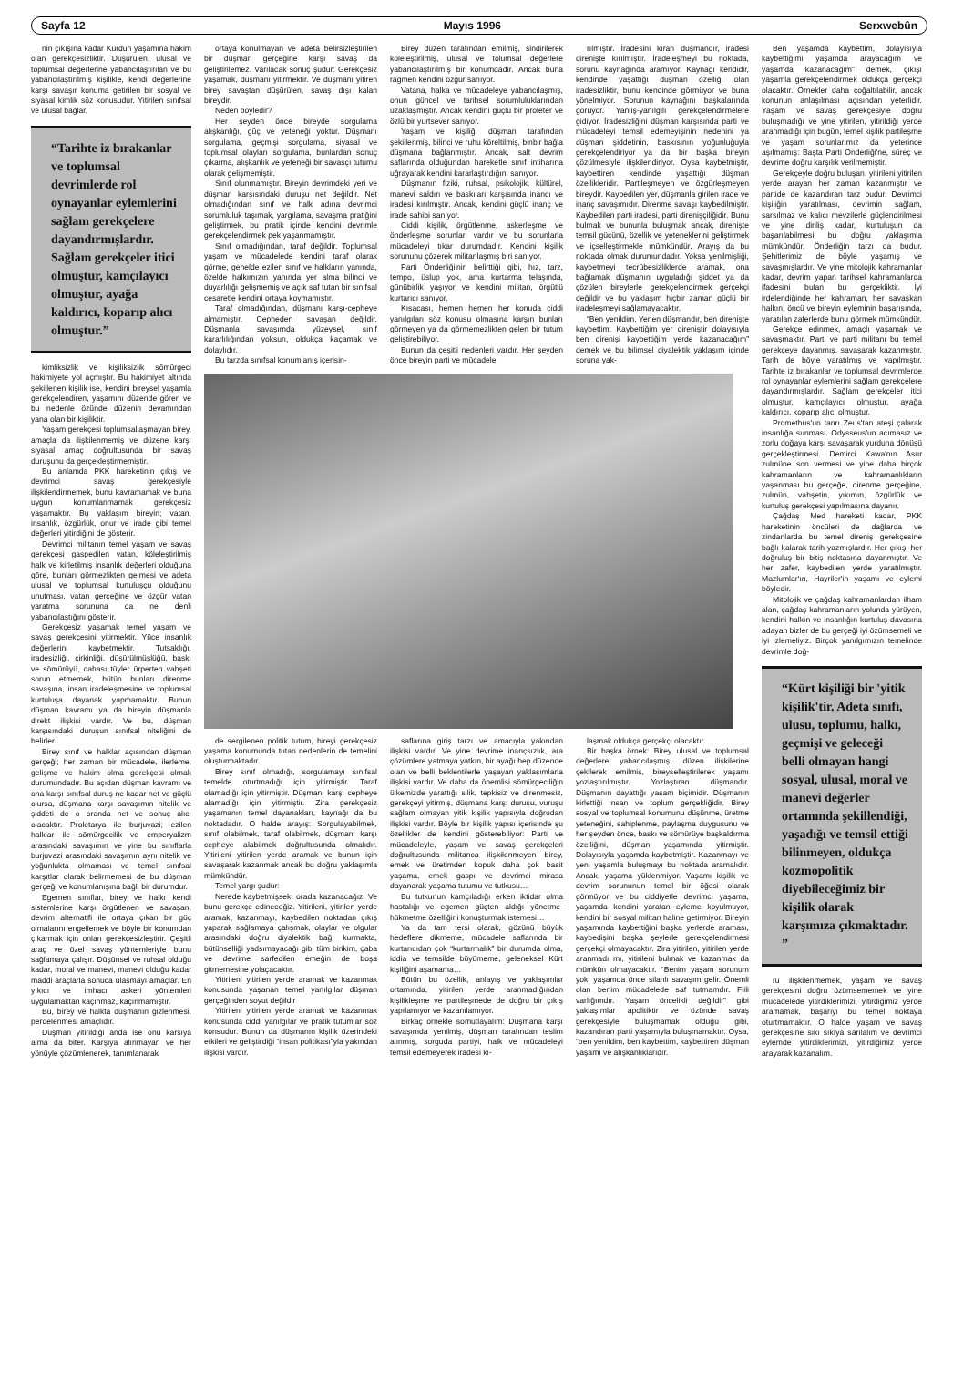Sayfa 12 Mayıs 1996 Serxwebûn
nin çıkışına kadar Kürdün yaşamına hakim olan gerekçesizliktir. Düşürülen, ulusal ve toplumsal değerlerine yabancılaştırılan ve bu yabancılaştırılmış kişilikle, kendi değerlerine karşı savaşır konuma getirilen bir sosyal ve siyasal kimlik söz konusudur. Yitirilen sınıfsal ve ulusal bağlar,
“Tarihte iz bırakanlar ve toplumsal devrimlerde rol oynayanlar eylemlerini sağlam gerekçelere dayandırmışlardır. Sağlam gerekçeler itici olmuştur, kamçılayıcı olmuştur, ayağa kaldırıcı, koparıp alıcı olmuştur.”
kimliksizlik ve kişiliksizlik sömürgeci hakimiyete yol açmıştır. Bu hakimiyet altında şekillenen kişilik ise, kendini bireysel yaşamla gerekçelendiren, yaşamını düzende gören ve bu nedenle özünde düzenin devamından yana olan bir kişiliktir.
Yaşam gerekçesi toplumsallaşmayan birey, amaçla da ilişkilenmemiş ve düzene karşı siyasal amaç doğrultusunda bir savaş duruşunu da gerçekleştirmemiştir.
Bu anlamda PKK hareketinin çıkış ve devrimci savaş gerekçesiyle ilişkilendirmemek, bunu kavramamak ve buna uygun konumlanmamak gerekçesiz yaşamaktır. Bu yaklaşım bireyin; vatan, insanlık, özgürlük, onur ve irade gibi temel değerleri yitirdiğini de gösterir.
Devrimci militanın temel yaşam ve savaş gerekçesi gaspedilen vatan, köleleştirilmiş halk ve kirletilmiş insanlık değerleri olduğuna göre, bunları görmezlikten gelmesi ve adeta ulusal ve toplumsal kurtuluşçu olduğunu unutması, vatan gerçeğine ve özgür vatan yaratma sorununa da ne denli yabancılaştığını gösterir.
Gerekçesiz yaşamak temel yaşam ve savaş gerekçesini yitirmektir. Yüce insanlık değerlerini kaybetmektir. Tutsaklığı, iradesizliği, çirkinliği, düşürülmüşlüğü, baskı ve sömürüyü, dahası tüyler ürperten vahşeti sorun etmemek, bütün bunları direnme savaşına, insan iradeleşmesine ve toplumsal kurtuluşa dayanak yapmamaktır. Bunun düşman kavramı ya da bireyin düşmanla direkt ilişkisi vardır. Ve bu, düşman karşısındaki duruşun sınıfsal niteliğini de belirler.
Birey sınıf ve halklar açısından düşman gerçeği; her zaman bir mücadele, ilerleme, gelişme ve hakim olma gerekçesi olmak durumundadır. Bu açıdan düşman kavramı ve ona karşı sınıfsal duruş ne kadar net ve güçlü olursa, düşmana karşı savaşımın nitelik ve şiddeti de o oranda net ve sonuç alıcı olacaktır. Proletarya ile burjuvazi; ezilen halklar ile sömürgecilik ve emperyalizm arasındaki savaşımın ve yine bu sınıflarla burjuvazi arasındaki savaşımın aynı nitelik ve yoğunlukta olmaması ve temel sınıfsal karşıtlar olarak belirmemesi de bu düşman gerçeği ve konumlanışına bağlı bir durumdur.
Egemen sınıflar, birey ve halkı kendi sistemlerine karşı örgütlenen ve savaşan, devrim alternatifi ile ortaya çıkan bir güç olmalarını engellemek ve böyle bir konumdan çıkarmak için onları gerekçesizleştirir. Çeşitli araç ve özel savaş yöntemleriyle bunu sağlamaya çalışır. Düşünsel ve ruhsal olduğu kadar, moral ve manevi, manevi olduğu kadar maddi araçlarla sonuca ulaşmayı amaçlar. En yıkıcı ve imhacı askeri yöntemleri uygulamaktan kaçınmaz, kaçınmamıştır.
Bu, birey ve halkta düşmanın gizlenmesi, perdelenmesi amaçlıdır.
Düşman yitirildiği anda ise onu karşıya alma da biter. Karşıya alınmayan ve her yönüyle çözümlenerek, tanımlanarak
ortaya konulmayan ve adeta belirsizleştirilen bir düşman gerçeğine karşı savaş da geliştirilemez. Varılacak sonuç şudur: Gerekçesiz yaşamak, düşmanı yitirmektir. Ve düşmanı yitiren birey savaştan düşürülen, savaş dışı kalan bireydir.
Neden böyledir?
Her şeyden önce bireyde sorgulama alışkanlığı, güç ve yeteneği yoktur. Düşmanı sorgulama, geçmişi sorgulama, siyasal ve toplumsal olayları sorgulama, bunlardan sonuç çıkarma, alışkanlık ve yeteneği bir savaşçı tutumu olarak gelişmemiştir.
Sınıf olunmamıştır. Bireyin devrimdeki yeri ve düşman karşısındaki duruşu net değildir. Net olmadığından sınıf ve halk adına devrimci sorumluluk taşımak, yargılama, savaşma pratiğini geliştirmek, bu pratik içinde kendini devrimle gerekçelendirmek pek yaşanmamıştır.
Sınıf olmadığından, taraf değildir. Toplumsal yaşam ve mücadelede kendini taraf olarak görme, genelde ezilen sınıf ve halkların yanında, özelde halkımızın yanında yer alma bilinci ve duyarlılığı gelişmemiş ve açık saf tutan bir sınıfsal cesaretle kendini ortaya koymamıştır.
Taraf olmadığından, düşmanı karşı-cepheye almamıştır. Cepheden savaşan değildir. Düşmanla savaşımda yüzeysel, sınıf kararlılığından yoksun, oldukça kaçamak ve dolaylıdır.
Bu tarzda sınıfsal konumlanış içerisin-
Birey düzen tarafından emilmiş, sindirilerek köleleştirilmiş, ulusal ve tolumsal değerlere yabancılaştırılmış bir konumdadır. Ancak buna rağmen kendini özgür sanıyor.
Vatana, halka ve mücadeleye yabancılaşmış, onun güncel ve tarihsel sorumluluklarından uzaklaşmıştır. Ancak kendini güçlü bir proleter ve özlü bir yurtsever sanıyor.
Yaşam ve kişiliği düşman tarafından şekillenmiş, bilinci ve ruhu köreltilmiş, binbir bağla düşmana bağlanmıştır. Ancak, salt devrim saflarında olduğundan hareketle sınıf intiharına uğrayarak kendini kararlaştırdığını sanıyor.
Düşmanın fiziki, ruhsal, psikolojik, kültürel, manevi saldırı ve baskıları karşısında inancı ve iradesi kırılmıştır. Ancak, kendini güçlü inanç ve irade sahibi sanıyor.
Ciddi kişilik, örgütlenme, askerleşme ve önderleşme sorunları vardır ve bu sorunlarla mücadeleyi tıkar durumdadır. Kendini kişilik sorununu çözerek militanlaşmış biri sanıyor.
Parti Önderliği'nin belirttiği gibi, hız, tarz, tempo, üslup yok, ama kurtarma telaşında, günübirlik yaşıyor ve kendini militan, örgütlü kurtarıcı sanıyor.
Kısacası, hemen hemen her konuda ciddi yanılgıları söz konusu olmasına karşın bunları görmeyen ya da görmemezlikten gelen bir tutum geliştirebiliyor.
Bunun da çeşitli nedenleri vardır. Her şeyden önce bireyin parti ve mücadele
rılmıştır. İradesini kıran düşmandır, iradesi direnişte kırılmıştır. İradeleşmeyi bu noktada, sorunu kaynağında aramıyor. Kaynağı kendidir, kendinde yaşattığı düşman özelliği olan iradesizliktir, bunu kendinde görmüyor ve buna yönelmiyor. Sorunun kaynağını başkalarında görüyor. Yanlış-yanılgılı gerekçelendirmelere gidiyor. İradesizliğini düşman karşısında parti ve mücadeleyi temsil edemeyişinin nedenini ya düşman şiddetinin, baskısının yoğunluğuyla gerekçelendiriyor ya da bir başka bireyin çözülmesiyle ilişkilendiriyor. Oysa kaybetmiştir, kaybettiren kendinde yaşattığı düşman özellikleridir. Partileşmeyen ve özgürleşmeyen bireydir. Kaybedilen yer, düşmanla girilen irade ve inanç savaşımıdır. Direnme savaşı kaybedilmiştir. Kaybedilen parti iradesi, parti direnişçiliğidir. Bunu bulmak ve bununla buluşmak ancak, direnişte temsil gücünü, özellik ve yeteneklerini geliştirmek ve içselleştirmekle mümkündür. Arayış da bu noktada olmak durumundadır. Yoksa yenilmişliği, kaybetmeyi tecrübesizliklerde aramak, ona bağlamak düşmanın uyguladığı şiddet ya da çözülen bireylerle gerekçelendirmek gerçekçi değildir ve bu yaklaşım hiçbir zaman güçlü bir iradeleşmeyi sağlamayacaktır.
“Ben yenildim. Yenen düşmandır, ben direnişte kaybettim. Kaybettiğim yer direniştir dolayısıyla ben direnişi kaybettiğim yerde kazanacağım” demek ve bu bilimsel diyalektik yaklaşım içinde soruna yak-
de sergilenen politik tutum, bireyi gerekçesiz yaşama konumunda tutan nedenlerin de temelini oluşturmaktadır.
Birey sınıf olmadığı, sorgulamayı sınıfsal temelde oturtmadığı için yitirmiştir. Taraf olamadığı için yitirmiştir. Düşmanı karşı cepheye alamadığı için yitirmiştir. Zira gerekçesiz yaşamanın temel dayanakları, kaynağı da bu noktadadır. O halde arayış: Sorgulayabilmek, sınıf olabilmek, taraf olabilmek, düşmanı karşı cepheye alabilmek doğrultusunda olmalıdır. Yitirileni yitirilen yerde aramak ve bunun için savaşarak kazanmak ancak bu doğru yaklaşımla mümkündür.
Temel yargı şudur:
Nerede kaybetmişsek, orada kazanacağız. Ve bunu gerekçe edineceğiz. Yitirileni, yitirilen yerde aramak, kazanmayı, kaybedilen noktadan çıkış yaparak sağlamaya çalışmak, olaylar ve olgular arasındaki doğru diyalektik bağı kurmakta, bütünselliği yadsımayacağı gibi tüm birikim, çaba ve devrime sarfedilen emeğin de boşa gitmemesine yolaçacaktır.
Yitirileni yitirilen yerde aramak ve kazanmak konusunda yaşanan temel yanılgılar düşman gerçeğinden soyut değildir
Yitirileni yitirilen yerde aramak ve kazanmak konusunda ciddi yanılgılar ve pratik tutumlar söz konsudur. Bunun da düşmanın kişilik üzerindeki etkileri ve geliştirdiği “insan politikası”yla yakından ilişkisi vardır.
saflarına giriş tarzı ve amacıyla yakından ilişkisi vardır. Ve yine devrime inançsızlık, ara çözümlere yatmaya yatkın, bir ayağı hep düzende olan ve belli beklentilerle yaşayan yaklaşımlarla ilişkisi vardır. Ve daha da önemlisi sömürgeciliğin ülkemizde yarattığı silik, tepkisiz ve direnmesiz, gerekçeyi yitirmiş, düşmana karşı duruşu, vuruşu sağlam olmayan yitik kişilik yapısıyla doğrudan ilişkisi vardır. Böyle bir kişilik yapısı içerisinde şu özellikler de kendini gösterebiliyor: Parti ve mücadeleyle, yaşam ve savaş gerekçeleri doğrultusunda militanca ilişkilenmeyen birey, emek ve üretimden kopuk daha çok basit yaşama, emek gaspı ve devrimci mirasa dayanarak yaşama tutumu ve tutkusu…
Bu tutkunun kamçıladığı erken iktidar olma hastalığı ve egemen güçten aldığı yönetme-hükmetme özelliğini konuşturmak istemesi…
Ya da tam tersi olarak, gözünü büyük hedeflere dikmeme, mücadele saflarında bir kurtarıcıdan çok “kurtarmalık” bir durumda olma, iddia ve temsilde büyümeme, geleneksel Kürt kişiliğini aşamama…
Bütün bu özellik, anlayış ve yaklaşımlar ortamında, yitirilen yerde aranmadığından kişilikleşme ve partileşmede de doğru bir çıkış yapılamıyor ve kazanılamıyor.
Birkaç örnekle somutlayalım: Düşmana karşı savaşımda yenilmiş, düşman tarafından teslim alınmış, sorguda partiyi, halk ve mücadeleyi temsil edemeyerek iradesi kı-
laşmak oldukça gerçekçi olacaktır.
Bir başka örnek: Birey ulusal ve toplumsal değerlere yabancılaşmış, düzen ilişkilerine çekilerek emilmiş, bireyselleştirilerek yaşamı yozlaştırılmıştır. Yozlaştıran düşmandır. Düşmanın dayattığı yaşam biçimidir. Düşmanın kirlettiği insan ve toplum gerçekliğidir. Birey sosyal ve toplumsal konumunu düşünme, üretme yeteneğini, sahiplenme, paylaşma duygusunu ve her şeyden önce, baskı ve sömürüye başkaldırma özelliğini, düşman yaşamında yitirmiştir. Dolayısıyla yaşamda kaybetmiştir. Kazanmayı ve yeni yaşamla buluşmayı bu noktada aramalıdır. Ancak, yaşama yüklenmiyor. Yaşamı kişilik ve devrim sorununun temel bir öğesi olarak görmüyor ve bu ciddiyetle devrimci yaşama, yaşamda kendini yaratan eyleme koyulmuyor, kendini bir sosyal militan haline getirmiyor. Bireyin yaşamında kaybettiğini başka yerlerde araması, kaybedişini başka şeylerle gerekçelendirmesi gerçekçi olmayacaktır. Zira yitirilen, yitirilen yerde aranmadı mı, yitirileni bulmak ve kazanmak da mümkün olmayacaktır. “Benim yaşam sorunum yok, yaşamda önce silahlı savaşım gelir. Önemli olan benim mücadelede saf tutmamdır. Fiili varlığımdır. Yaşam öncelikli değildir” gibi yaklaşımlar apolitiktir ve özünde savaş gerekçesiyle buluşmamak olduğu gibi, kazandıran parti yaşamıyla buluşmamaktır. Oysa, “ben yenildim, ben kaybettim, kaybetti­ren düşman yaşamı ve alışkanlıklarıdır.
Ben yaşamda kaybettim, dolayısıyla kaybettiğimi yaşamda arayacağım ve yaşamda kazanacağım” demek, çıkışı yaşamla gerekçelendirmek oldukça gerçekçi olacaktır. Örnekler daha çoğaltılabilir, ancak konunun anlaşılması açısından yeterlidir. Yaşam ve savaş gerekçesiyle doğru buluşmadığı ve yine yitirilen, yitirildiği yerde aranmadığı için bugün, temel kişilik partileşme ve yaşam sorunlarımız da yeterince aşılmamış: Başta Parti Önderliği'ne, süreç ve devrime doğru karşılık verilmemiştir.
Gerekçeyle doğru buluşan, yitirileni yitirilen yerde arayan her zaman kazanmıştır ve partide de kazandıran tarz budur. Devrimci kişiliğin yaratılması, devrimin sağlam, sarsılmaz ve kalıcı mevzilerle güçlendirilmesi ve yine diriliş kadar, kurtuluşun da başarılabilmesi bu doğru yaklaşımla mümkündür. Önderliğin tarzı da budur. Şehitlerimiz de böyle yaşamış ve savaşmışlardır. Ve yine mitolojik kahramanlar kadar, devrim yapan tarihsel kahramanlarda ifadesini bulan bu gerçekliktir. İyi irdelendiğinde her kahraman, her savaşkan halkın, öncü ve bireyin eyleminin başarısında, yaratılan zaferlerde bunu görmek mümkündür.
Gerekçe edinmek, amaçlı yaşamak ve savaşmaktır. Parti ve parti militanı bu temel gerekçeye dayanmış, savaşarak kazanmıştır. Tarih de böyle yaratılmış ve yapılmıştır. Tarihte iz bırakanlar ve toplumsal devrimlerde rol oynayanlar eylemlerini sağlam gerekçelere dayandırmışlardır. Sağlam gerekçeler itici olmuştur, kamçılayıcı olmuştur, ayağa kaldırıcı, koparıp alıcı olmuştur.
Promethus'un tanrı Zeus'tan ateşi çalarak insanlığa sunması. Odysseus'un acımasız ve zorlu doğaya karşı savaşarak yurduna dönüşü gerçekleştirmesi. Demirci Kawa'nın Asur zulmüne son vermesi ve yine daha birçok kahramanların ve kahramanlıkların yaşanması bu gerçeğe, direnme gerçeğine, zulmün, vahşetin, yıkımın, özgürlük ve kurtuluş gerekçesi yapılmasına dayanır.
Çağdaş Med hareketi kadar, PKK hareketinin öncüleri de dağlarda ve zindanlarda bu temel direniş gerekçesine bağlı kalarak tarih yazmışlardır. Her çıkış, her doğruluş bir bitiş noktasına dayanmıştır. Ve her zafer, kaybedilen yerde yaratılmıştır. Mazlumlar'ın, Hayriler'in yaşamı ve eylemi böyledir.
Mitolojik ve çağdaş kahramanlardan ilham alan, çağdaş kahramanların yolunda yürüyen, kendini halkın ve insanlığın kurtuluş davasına adayan bizler de bu gerçeği iyi özümsemeli ve iyi izlemeliyiz. Birçok yanılgımızın temelinde devrimle doğ-
“Kürt kişiliği bir 'yitik kişilik'tir. Adeta sınıfı, ulusu, toplumu, halkı, geçmişi ve geleceği belli olmayan hangi sosyal, ulusal, moral ve manevi değerler ortamında şekillendiği, yaşadığı ve temsil ettiği bilinmeyen, oldukça kozmopolitik diyebileceğimiz bir kişilik olarak karşımıza çıkmaktadır. ”
ru ilişkilenmemek, yaşam ve savaş gerekçesini doğru özümsememek ve yine mücadelede yitirdiklerimizi, yitirdiğimiz yerde aramamak, başarıyı bu temel noktaya oturtmamaktır. O halde yaşam ve savaş gerekçesine sıkı sıkıya sarılalım ve devrimci eylemde yitirdiklerimizi, yitirdiğimiz yerde arayarak kazanalım.